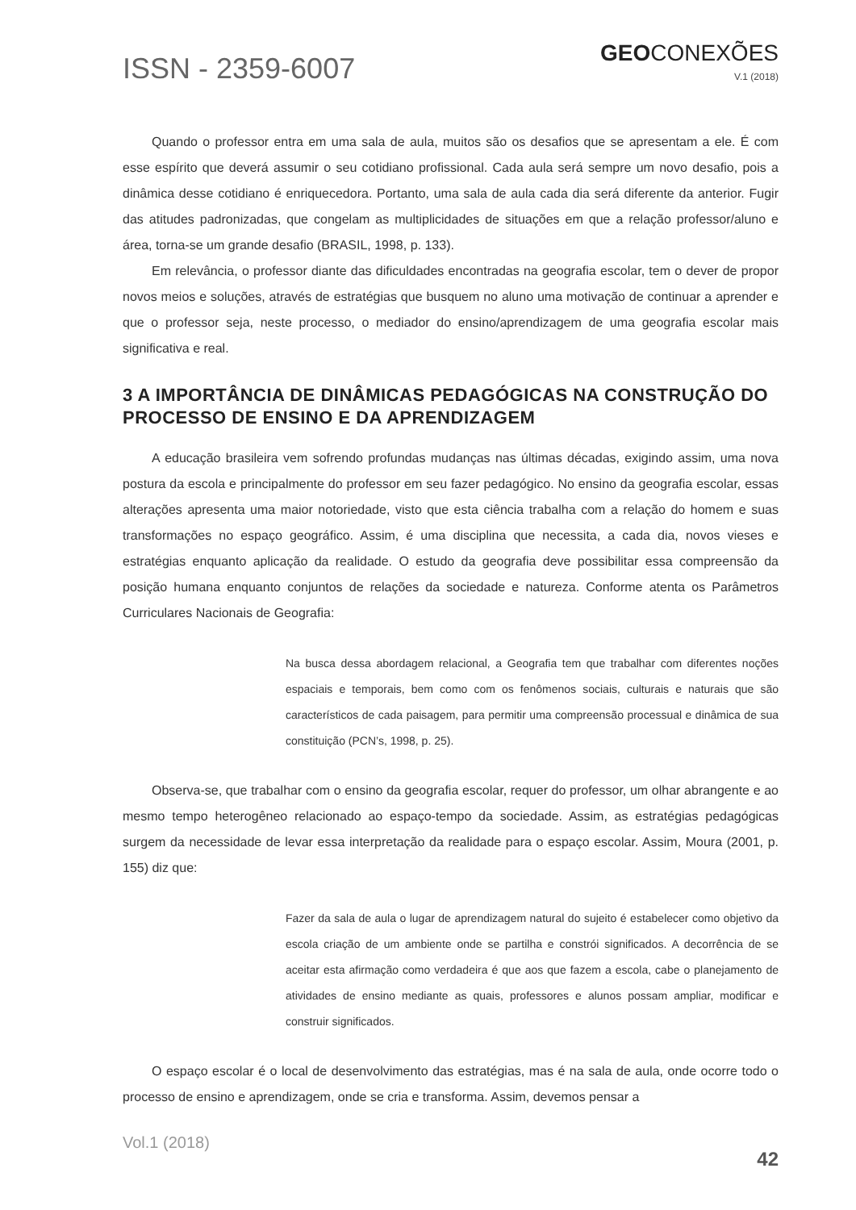ISSN - 2359-6007
GEOCONEXÕES
V.1 (2018)
Quando o professor entra em uma sala de aula, muitos são os desafios que se apresentam a ele. É com esse espírito que deverá assumir o seu cotidiano profissional. Cada aula será sempre um novo desafio, pois a dinâmica desse cotidiano é enriquecedora. Portanto, uma sala de aula cada dia será diferente da anterior. Fugir das atitudes padronizadas, que congelam as multiplicidades de situações em que a relação professor/aluno e área, torna-se um grande desafio (BRASIL, 1998, p. 133).
Em relevância, o professor diante das dificuldades encontradas na geografia escolar, tem o dever de propor novos meios e soluções, através de estratégias que busquem no aluno uma motivação de continuar a aprender e que o professor seja, neste processo, o mediador do ensino/aprendizagem de uma geografia escolar mais significativa e real.
3 A IMPORTÂNCIA DE DINÂMICAS PEDAGÓGICAS NA CONSTRUÇÃO DO PROCESSO DE ENSINO E DA APRENDIZAGEM
A educação brasileira vem sofrendo profundas mudanças nas últimas décadas, exigindo assim, uma nova postura da escola e principalmente do professor em seu fazer pedagógico. No ensino da geografia escolar, essas alterações apresenta uma maior notoriedade, visto que esta ciência trabalha com a relação do homem e suas transformações no espaço geográfico. Assim, é uma disciplina que necessita, a cada dia, novos vieses e estratégias enquanto aplicação da realidade. O estudo da geografia deve possibilitar essa compreensão da posição humana enquanto conjuntos de relações da sociedade e natureza. Conforme atenta os Parâmetros Curriculares Nacionais de Geografia:
Na busca dessa abordagem relacional, a Geografia tem que trabalhar com diferentes noções espaciais e temporais, bem como com os fenômenos sociais, culturais e naturais que são característicos de cada paisagem, para permitir uma compreensão processual e dinâmica de sua constituição (PCN’s, 1998, p. 25).
Observa-se, que trabalhar com o ensino da geografia escolar, requer do professor, um olhar abrangente e ao mesmo tempo heterogêneo relacionado ao espaço-tempo da sociedade. Assim, as estratégias pedagógicas surgem da necessidade de levar essa interpretação da realidade para o espaço escolar. Assim, Moura (2001, p. 155) diz que:
Fazer da sala de aula o lugar de aprendizagem natural do sujeito é estabelecer como objetivo da escola criação de um ambiente onde se partilha e constrói significados. A decorrência de se aceitar esta afirmação como verdadeira é que aos que fazem a escola, cabe o planejamento de atividades de ensino mediante as quais, professores e alunos possam ampliar, modificar e construir significados.
O espaço escolar é o local de desenvolvimento das estratégias, mas é na sala de aula, onde ocorre todo o processo de ensino e aprendizagem, onde se cria e transforma. Assim, devemos pensar a
Vol.1 (2018)
42